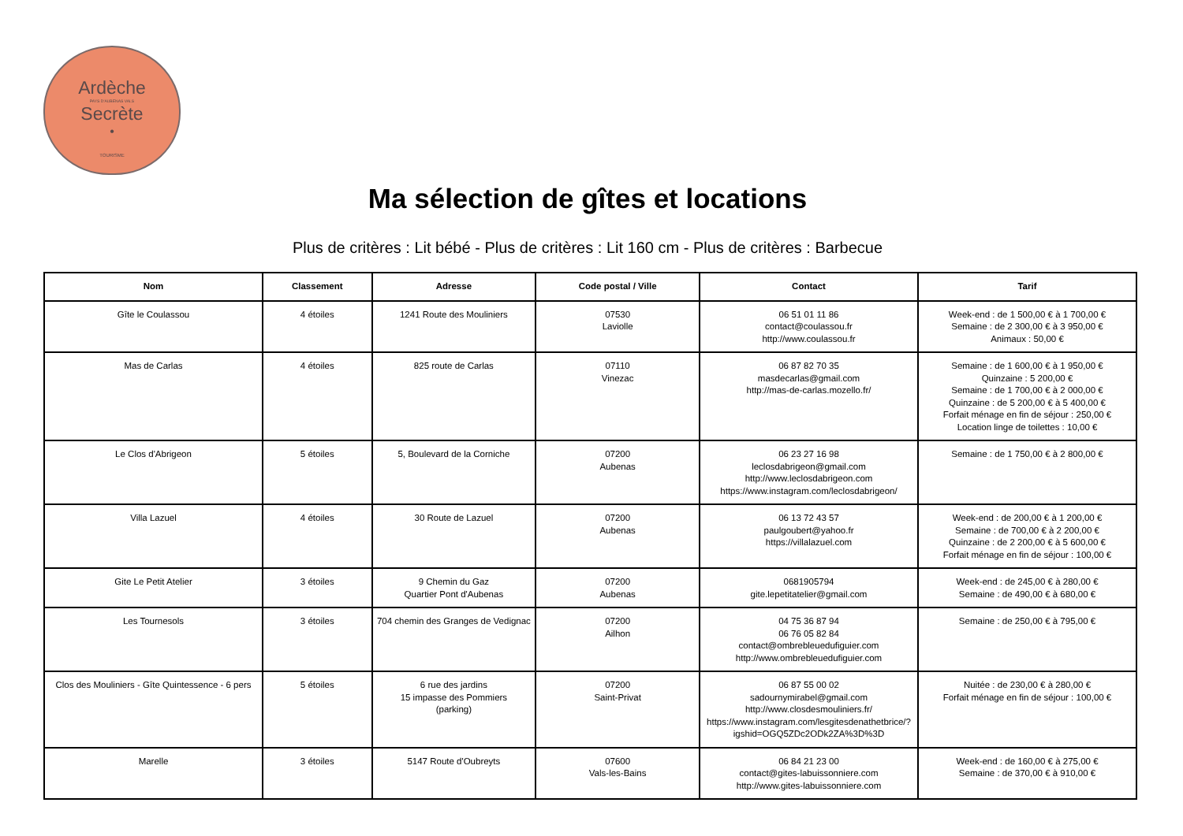Ardèche
PAYS D'AUBENAS VALS
Secrète
•
TOURISME
Ma sélection de gîtes et locations
Plus de critères : Lit bébé - Plus de critères : Lit 160 cm - Plus de critères : Barbecue
| Nom | Classement | Adresse | Code postal / Ville | Contact | Tarif |
| --- | --- | --- | --- | --- | --- |
| Gîte le Coulassou | 4 étoiles | 1241 Route des Mouliniers | 07530 Laviolle | 06 51 01 11 86 contact@coulassou.fr http://www.coulassou.fr | Week-end : de 1 500,00 € à 1 700,00 € Semaine : de 2 300,00 € à 3 950,00 € Animaux : 50,00 € |
| Mas de Carlas | 4 étoiles | 825 route de Carlas | 07110 Vinezac | 06 87 82 70 35 masdecarlas@gmail.com http://mas-de-carlas.mozello.fr/ | Semaine : de 1 600,00 € à 1 950,00 € Quinzaine : 5 200,00 € Semaine : de 1 700,00 € à 2 000,00 € Quinzaine : de 5 200,00 € à 5 400,00 € Forfait ménage en fin de séjour : 250,00 € Location linge de toilettes : 10,00 € |
| Le Clos d'Abrigeon | 5 étoiles | 5, Boulevard de la Corniche | 07200 Aubenas | 06 23 27 16 98 leclosdabrigeon@gmail.com http://www.leclosdabrigeon.com https://www.instagram.com/leclosdabrigeon/ | Semaine : de 1 750,00 € à 2 800,00 € |
| Villa Lazuel | 4 étoiles | 30 Route de Lazuel | 07200 Aubenas | 06 13 72 43 57 paulgoubert@yahoo.fr https://villalazuel.com | Week-end : de 200,00 € à 1 200,00 € Semaine : de 700,00 € à 2 200,00 € Quinzaine : de 2 200,00 € à 5 600,00 € Forfait ménage en fin de séjour : 100,00 € |
| Gite Le Petit Atelier | 3 étoiles | 9 Chemin du Gaz Quartier Pont d'Aubenas | 07200 Aubenas | 0681905794 gite.lepetitatelier@gmail.com | Week-end : de 245,00 € à 280,00 € Semaine : de 490,00 € à 680,00 € |
| Les Tournesols | 3 étoiles | 704 chemin des Granges de Vedignac | 07200 Ailhon | 04 75 36 87 94 06 76 05 82 84 contact@ombrebleuedufiguier.com http://www.ombrebleuedufiguier.com | Semaine : de 250,00 € à 795,00 € |
| Clos des Mouliniers - Gîte Quintessence - 6 pers | 5 étoiles | 6 rue des jardins 15 impasse des Pommiers (parking) | 07200 Saint-Privat | 06 87 55 00 02 sadournymirabel@gmail.com http://www.closdesmouliniers.fr/ https://www.instagram.com/lesgitesdenathetbrice/?igshid=OGQ5ZDc2ODk2ZA%3D%3D | Nuitée : de 230,00 € à 280,00 € Forfait ménage en fin de séjour : 100,00 € |
| Marelle | 3 étoiles | 5147 Route d'Oubreyts | 07600 Vals-les-Bains | 06 84 21 23 00 contact@gites-labuissonniere.com http://www.gites-labuissonniere.com | Week-end : de 160,00 € à 275,00 € Semaine : de 370,00 € à 910,00 € |